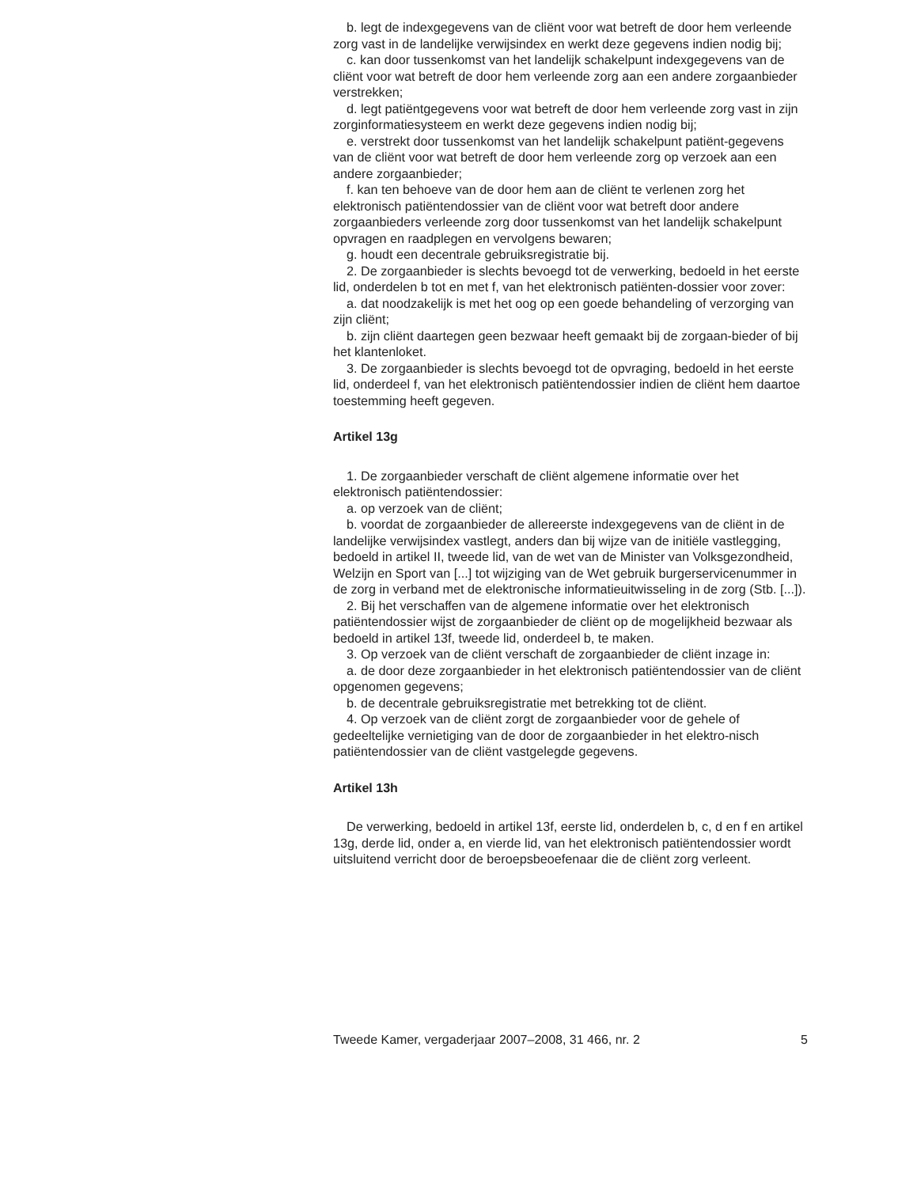b. legt de indexgegevens van de cliënt voor wat betreft de door hem verleende zorg vast in de landelijke verwijsindex en werkt deze gegevens indien nodig bij;
c. kan door tussenkomst van het landelijk schakelpunt indexgegevens van de cliënt voor wat betreft de door hem verleende zorg aan een andere zorgaanbieder verstrekken;
d. legt patiëntgegevens voor wat betreft de door hem verleende zorg vast in zijn zorginformatiesysteem en werkt deze gegevens indien nodig bij;
e. verstrekt door tussenkomst van het landelijk schakelpunt patiënt-gegevens van de cliënt voor wat betreft de door hem verleende zorg op verzoek aan een andere zorgaanbieder;
f. kan ten behoeve van de door hem aan de cliënt te verlenen zorg het elektronisch patiëntendossier van de cliënt voor wat betreft door andere zorgaanbieders verleende zorg door tussenkomst van het landelijk schakelpunt opvragen en raadplegen en vervolgens bewaren;
g. houdt een decentrale gebruiksregistratie bij.
2. De zorgaanbieder is slechts bevoegd tot de verwerking, bedoeld in het eerste lid, onderdelen b tot en met f, van het elektronisch patiënten-dossier voor zover:
a. dat noodzakelijk is met het oog op een goede behandeling of verzorging van zijn cliënt;
b. zijn cliënt daartegen geen bezwaar heeft gemaakt bij de zorgaan-bieder of bij het klantenloket.
3. De zorgaanbieder is slechts bevoegd tot de opvraging, bedoeld in het eerste lid, onderdeel f, van het elektronisch patiëntendossier indien de cliënt hem daartoe toestemming heeft gegeven.
Artikel 13g
1. De zorgaanbieder verschaft de cliënt algemene informatie over het elektronisch patiëntendossier:
a. op verzoek van de cliënt;
b. voordat de zorgaanbieder de allereerste indexgegevens van de cliënt in de landelijke verwijsindex vastlegt, anders dan bij wijze van de initiële vastlegging, bedoeld in artikel II, tweede lid, van de wet van de Minister van Volksgezondheid, Welzijn en Sport van [...] tot wijziging van de Wet gebruik burgerservicenummer in de zorg in verband met de elektronische informatieuitwisseling in de zorg (Stb. [...]).
2. Bij het verschaffen van de algemene informatie over het elektronisch patiëntendossier wijst de zorgaanbieder de cliënt op de mogelijkheid bezwaar als bedoeld in artikel 13f, tweede lid, onderdeel b, te maken.
3. Op verzoek van de cliënt verschaft de zorgaanbieder de cliënt inzage in:
a. de door deze zorgaanbieder in het elektronisch patiëntendossier van de cliënt opgenomen gegevens;
b. de decentrale gebruiksregistratie met betrekking tot de cliënt.
4. Op verzoek van de cliënt zorgt de zorgaanbieder voor de gehele of gedeeltelijke vernietiging van de door de zorgaanbieder in het elektro-nisch patiëntendossier van de cliënt vastgelegde gegevens.
Artikel 13h
De verwerking, bedoeld in artikel 13f, eerste lid, onderdelen b, c, d en f en artikel 13g, derde lid, onder a, en vierde lid, van het elektronisch patiëntendossier wordt uitsluitend verricht door de beroepsbeoefenaar die de cliënt zorg verleent.
Tweede Kamer, vergaderjaar 2007–2008, 31 466, nr. 2 5